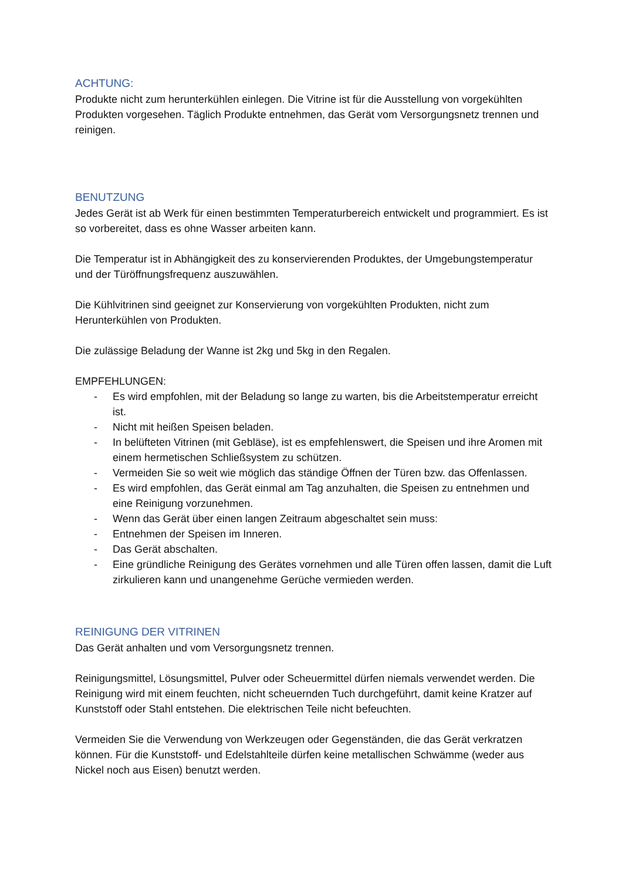ACHTUNG:
Produkte nicht zum herunterkühlen einlegen. Die Vitrine ist für die Ausstellung von vorgekühlten Produkten vorgesehen. Täglich Produkte entnehmen, das Gerät vom Versorgungsnetz trennen und reinigen.
BENUTZUNG
Jedes Gerät ist ab Werk für einen bestimmten Temperaturbereich entwickelt und programmiert. Es ist so vorbereitet, dass es ohne Wasser arbeiten kann.
Die Temperatur ist in Abhängigkeit des zu konservierenden Produktes, der Umgebungstemperatur und der Türöffnungsfrequenz auszuwählen.
Die Kühlvitrinen sind geeignet zur Konservierung von vorgekühlten Produkten, nicht zum Herunterkühlen von Produkten.
Die zulässige Beladung der Wanne ist 2kg und 5kg in den Regalen.
EMPFEHLUNGEN:
- Es wird empfohlen, mit der Beladung so lange zu warten, bis die Arbeitstemperatur erreicht ist.
- Nicht mit heißen Speisen beladen.
- In belüfteten Vitrinen (mit Gebläse), ist es empfehlenswert, die Speisen und ihre Aromen mit einem hermetischen Schließsystem zu schützen.
- Vermeiden Sie so weit wie möglich das ständige Öffnen der Türen bzw. das Offenlassen.
- Es wird empfohlen, das Gerät einmal am Tag anzuhalten, die Speisen zu entnehmen und eine Reinigung vorzunehmen.
- Wenn das Gerät über einen langen Zeitraum abgeschaltet sein muss:
- Entnehmen der Speisen im Inneren.
- Das Gerät abschalten.
- Eine gründliche Reinigung des Gerätes vornehmen und alle Türen offen lassen, damit die Luft zirkulieren kann und unangenehme Gerüche vermieden werden.
REINIGUNG DER VITRINEN
Das Gerät anhalten und vom Versorgungsnetz trennen.
Reinigungsmittel, Lösungsmittel, Pulver oder Scheuermittel dürfen niemals verwendet werden. Die Reinigung wird mit einem feuchten, nicht scheuernden Tuch durchgeführt, damit keine Kratzer auf Kunststoff oder Stahl entstehen. Die elektrischen Teile nicht befeuchten.
Vermeiden Sie die Verwendung von Werkzeugen oder Gegenständen, die das Gerät verkratzen können. Für die Kunststoff- und Edelstahlteile dürfen keine metallischen Schwämme (weder aus Nickel noch aus Eisen) benutzt werden.